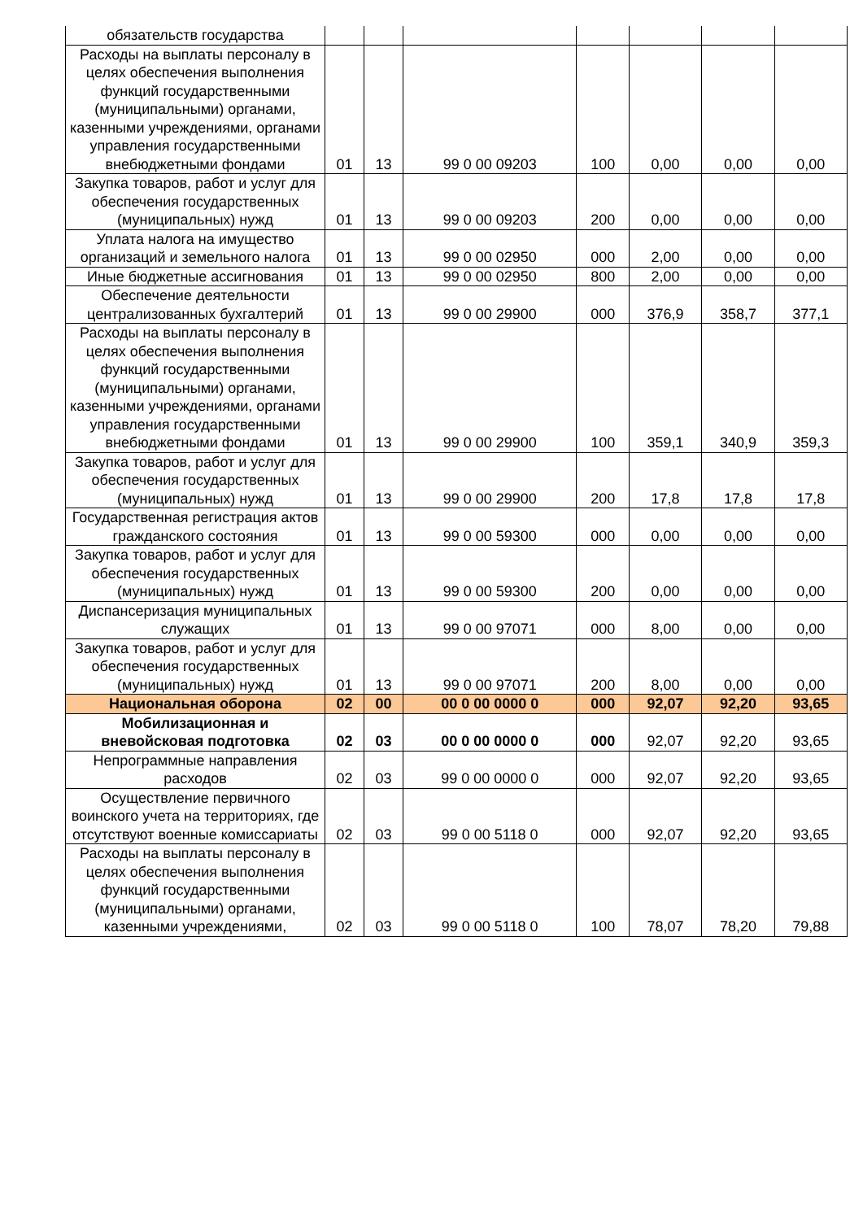| обязательств государства | | | | | | | |
| Расходы на выплаты персоналу в целях обеспечения выполнения функций государственными (муниципальными) органами, казенными учреждениями, органами управления государственными внебюджетными фондами | 01 | 13 | 99 0 00 09203 | 100 | 0,00 | 0,00 | 0,00 |
| Закупка товаров, работ и услуг для обеспечения государственных (муниципальных) нужд | 01 | 13 | 99 0 00 09203 | 200 | 0,00 | 0,00 | 0,00 |
| Уплата налога на имущество организаций и земельного налога | 01 | 13 | 99 0 00 02950 | 000 | 2,00 | 0,00 | 0,00 |
| Иные бюджетные ассигнования | 01 | 13 | 99 0 00 02950 | 800 | 2,00 | 0,00 | 0,00 |
| Обеспечение деятельности централизованных бухгалтерий | 01 | 13 | 99 0 00 29900 | 000 | 376,9 | 358,7 | 377,1 |
| Расходы на выплаты персоналу в целях обеспечения выполнения функций государственными (муниципальными) органами, казенными учреждениями, органами управления государственными внебюджетными фондами | 01 | 13 | 99 0 00 29900 | 100 | 359,1 | 340,9 | 359,3 |
| Закупка товаров, работ и услуг для обеспечения государственных (муниципальных) нужд | 01 | 13 | 99 0 00 29900 | 200 | 17,8 | 17,8 | 17,8 |
| Государственная регистрация актов гражданского состояния | 01 | 13 | 99 0 00 59300 | 000 | 0,00 | 0,00 | 0,00 |
| Закупка товаров, работ и услуг для обеспечения государственных (муниципальных) нужд | 01 | 13 | 99 0 00 59300 | 200 | 0,00 | 0,00 | 0,00 |
| Диспансеризация муниципальных служащих | 01 | 13 | 99 0 00 97071 | 000 | 8,00 | 0,00 | 0,00 |
| Закупка товаров, работ и услуг для обеспечения государственных (муниципальных) нужд | 01 | 13 | 99 0 00 97071 | 200 | 8,00 | 0,00 | 0,00 |
| Национальная оборона | 02 | 00 | 00 0 00 0000 0 | 000 | 92,07 | 92,20 | 93,65 |
| Мобилизационная и вневойсковая подготовка | 02 | 03 | 00 0 00 0000 0 | 000 | 92,07 | 92,20 | 93,65 |
| Непрограммные направления расходов | 02 | 03 | 99 0 00 0000 0 | 000 | 92,07 | 92,20 | 93,65 |
| Осуществление первичного воинского учета на территориях, где отсутствуют военные комиссариаты | 02 | 03 | 99 0 00 5118 0 | 000 | 92,07 | 92,20 | 93,65 |
| Расходы на выплаты персоналу в целях обеспечения выполнения функций государственными (муниципальными) органами, казенными учреждениями, | 02 | 03 | 99 0 00 5118 0 | 100 | 78,07 | 78,20 | 79,88 |